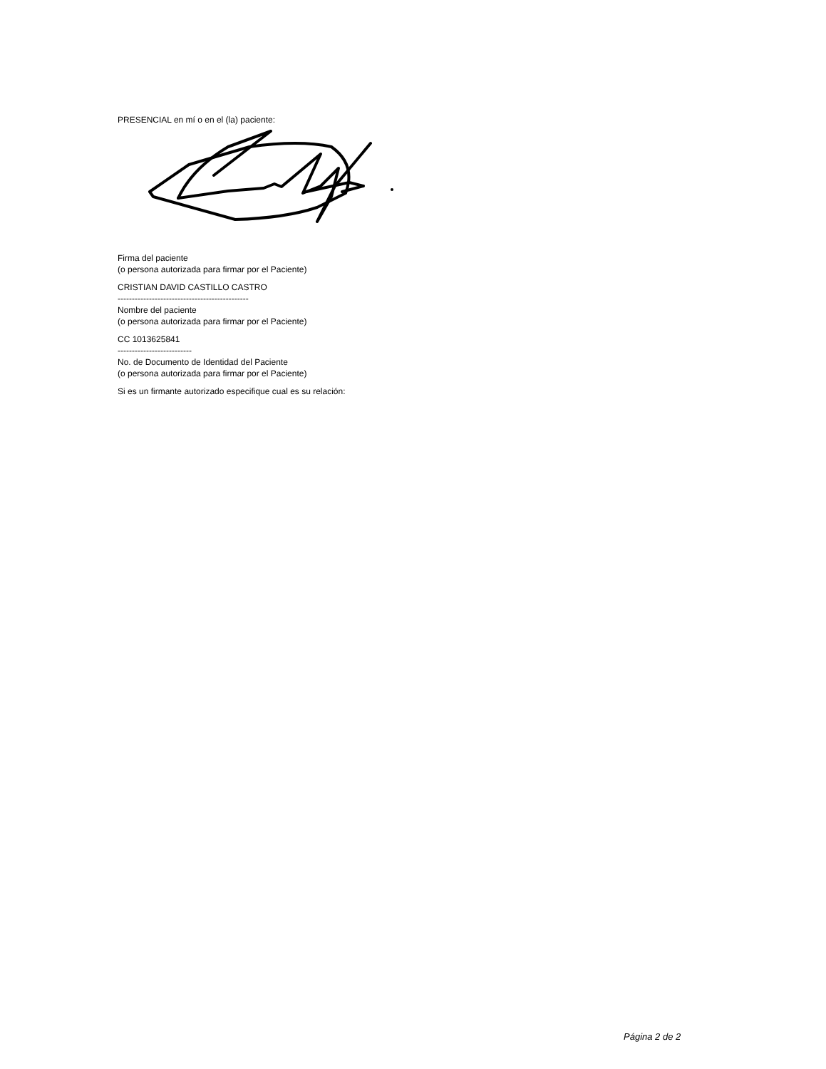PRESENCIAL en mí o en el (la) paciente:
Firma del paciente
(o persona autorizada para firmar por el Paciente)
CRISTIAN DAVID CASTILLO CASTRO
----------------------------------------------
Nombre del paciente
(o persona autorizada para firmar por el Paciente)
CC 1013625841
--------------------------
No. de Documento de Identidad del Paciente
(o persona autorizada para firmar por el Paciente)
Si es un firmante autorizado especifique cual es su relación:
Página 2 de 2